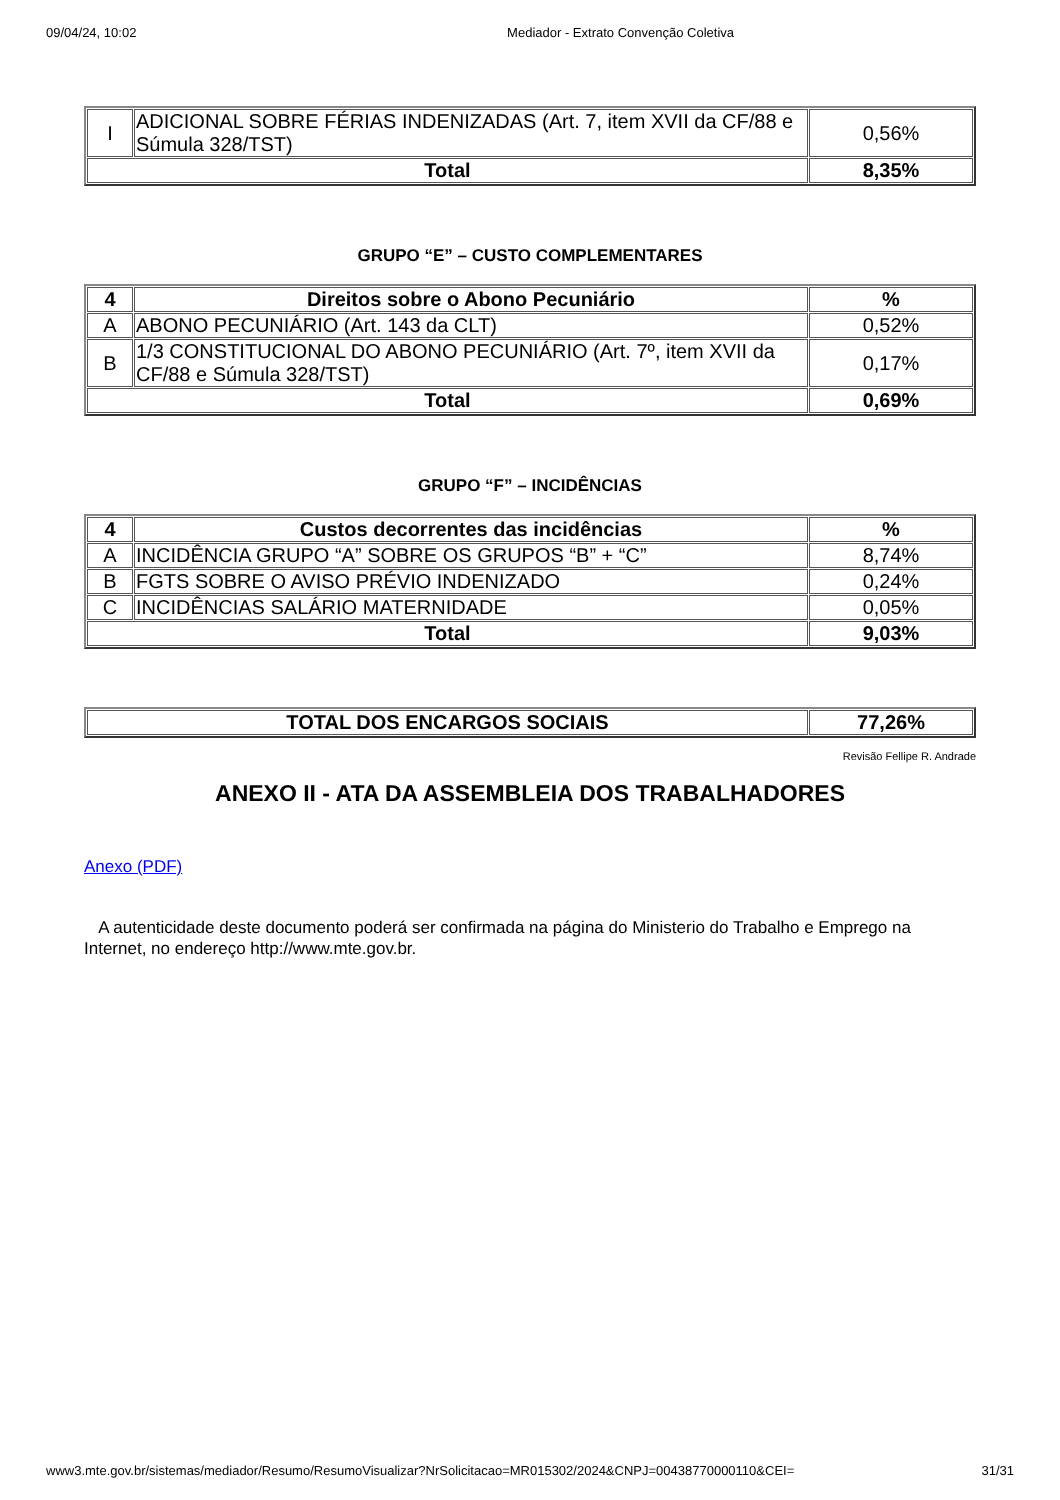09/04/24, 10:02 Mediador - Extrato Convenção Coletiva
| I | ADICIONAL SOBRE FÉRIAS INDENIZADAS (Art. 7, item XVII da CF/88 e Súmula 328/TST) | 0,56% |
| Total | | 8,35% |
GRUPO “E” – CUSTO COMPLEMENTARES
| 4 | Direitos sobre o Abono Pecuniário | % |
| --- | --- | --- |
| A | ABONO PECUNIÁRIO (Art. 143 da CLT) | 0,52% |
| B | 1/3 CONSTITUCIONAL DO ABONO PECUNIÁRIO (Art. 7º, item XVII da CF/88 e Súmula 328/TST) | 0,17% |
| Total | | 0,69% |
GRUPO “F” – INCIDÊNCIAS
| 4 | Custos decorrentes das incidências | % |
| --- | --- | --- |
| A | INCIDÊNCIA GRUPO “A” SOBRE OS GRUPOS “B” + “C” | 8,74% |
| B | FGTS SOBRE O AVISO PRÉVIO INDENIZADO | 0,24% |
| C | INCIDÊNCIAS SALÁRIO MATERNIDADE | 0,05% |
| Total | | 9,03% |
| TOTAL DOS ENCARGOS SOCIAIS | 77,26% |
| --- | --- |
Revisão Fellipe R. Andrade
ANEXO II - ATA DA ASSEMBLEIA DOS TRABALHADORES
Anexo (PDF)
A autenticidade deste documento poderá ser confirmada na página do Ministerio do Trabalho e Emprego na Internet, no endereço http://www.mte.gov.br.
www3.mte.gov.br/sistemas/mediador/Resumo/ResumoVisualizar?NrSolicitacao=MR015302/2024&CNPJ=00438770000110&CEI= 31/31